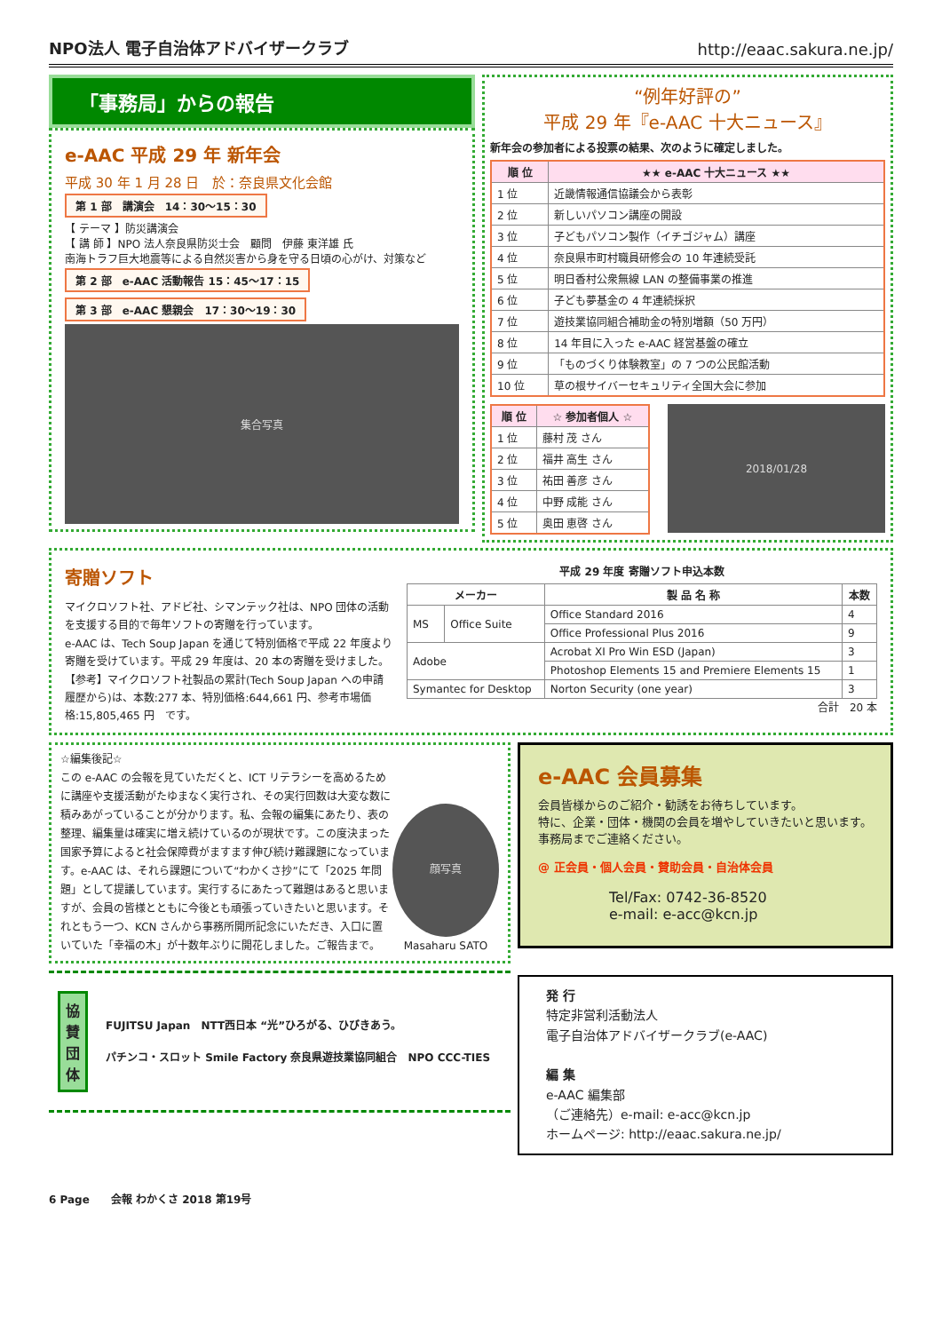NPO法人 電子自治体アドバイザークラブ
http://eaac.sakura.ne.jp/
「事務局」からの報告
e-AAC 平成 29 年 新年会
平成 30 年 1 月 28 日　於：奈良県文化会館
第 1 部　講演会　14：30〜15：30
【 テーマ 】防災講演会
【 講 師 】NPO 法人奈良県防災士会　顧問　伊藤 東洋雄 氏
南海トラフ巨大地震等による自然災害から身を守る日頃の心がけ、対策など
第 2 部　e-AAC 活動報告 15：45〜17：15
第 3 部　e-AAC 懇親会　17：30〜19：30
集合写真
“例年好評の”
平成 29 年『e-AAC 十大ニュース』
新年会の参加者による投票の結果、次のように確定しました。
| 順 位 | ★★ e-AAC 十大ニュース ★★ |
| --- | --- |
| 1 位 | 近畿情報通信協議会から表彰 |
| 2 位 | 新しいパソコン講座の開設 |
| 3 位 | 子どもパソコン製作（イチゴジャム）講座 |
| 4 位 | 奈良県市町村職員研修会の 10 年連続受託 |
| 5 位 | 明日香村公衆無線 LAN の整備事業の推進 |
| 6 位 | 子ども夢基金の 4 年連続採択 |
| 7 位 | 遊技業協同組合補助金の特別増額（50 万円） |
| 8 位 | 14 年目に入った e-AAC 経営基盤の確立 |
| 9 位 | 「ものづくり体験教室」の 7 つの公民館活動 |
| 10 位 | 草の根サイバーセキュリティ全国大会に参加 |
| 順 位 | ☆ 参加者個人 ☆ |
| --- | --- |
| 1 位 | 藤村 茂 さん |
| 2 位 | 福井 高生 さん |
| 3 位 | 祐田 善彦 さん |
| 4 位 | 中野 成能 さん |
| 5 位 | 奥田 恵啓 さん |
2018/01/28
寄贈ソフト
マイクロソフト社、アドビ社、シマンテック社は、NPO 団体の活動を支援する目的で毎年ソフトの寄贈を行っています。
e-AAC は、Tech Soup Japan を通じて特別価格で平成 22 年度より寄贈を受けています。平成 29 年度は、20 本の寄贈を受けました。
【参考】マイクロソフト社製品の累計(Tech Soup Japan への申請履歴から)は、本数:277 本、特別価格:644,661 円、参考市場価格:15,805,465 円　です。
平成 29 年度 寄贈ソフト申込本数
| メーカー | | 製 品 名 称 | 本数 |
| --- | --- | --- | --- |
| MS | Office Suite | Office Standard 2016 | 4 |
| | | Office Professional Plus 2016 | 9 |
| Adobe | | Acrobat XI Pro Win ESD (Japan) | 3 |
| | | Photoshop Elements 15 and Premiere Elements 15 | 1 |
| Symantec for Desktop | | Norton Security (one year) | 3 |
合計　20 本
☆編集後記☆
この e-AAC の会報を見ていただくと、ICT リテラシーを高めるために講座や支援活動がたゆまなく実行され、その実行回数は大変な数に積みあがっていることが分かります。私、会報の編集にあたり、表の整理、編集量は確実に増え続けているのが現状です。この度決まった国家予算によると社会保障費がますます伸び続け難課題になっています。e-AAC は、それら課題について“わかくさ抄”にて「2025 年問題」として提議しています。実行するにあたって難題はあると思いますが、会員の皆様とともに今後とも頑張っていきたいと思います。それともう一つ、KCN さんから事務所開所記念にいただき、入口に置いていた「幸福の木」が十数年ぶりに開花しました。ご報告まで。
顔写真
Masaharu SATO
協
賛
団
体
FUJITSU Japan　NTT西日本 “光”ひろがる、ひびきあう。
パチンコ・スロット Smile Factory 奈良県遊技業協同組合　NPO CCC-TIES
e-AAC 会員募集
会員皆様からのご紹介・勧誘をお待ちしています。
特に、企業・団体・機関の会員を増やしていきたいと思います。　事務局までご連絡ください。
@ 正会員・個人会員・賛助会員・自治体会員
Tel/Fax: 0742-36-8520
e-mail: e-acc@kcn.jp
発 行
特定非営利活動法人
電子自治体アドバイザークラブ(e-AAC)
編 集
e-AAC 編集部
（ご連絡先）e-mail: e-acc@kcn.jp
ホームページ: http://eaac.sakura.ne.jp/
6 Page　　会報 わかくさ 2018 第19号